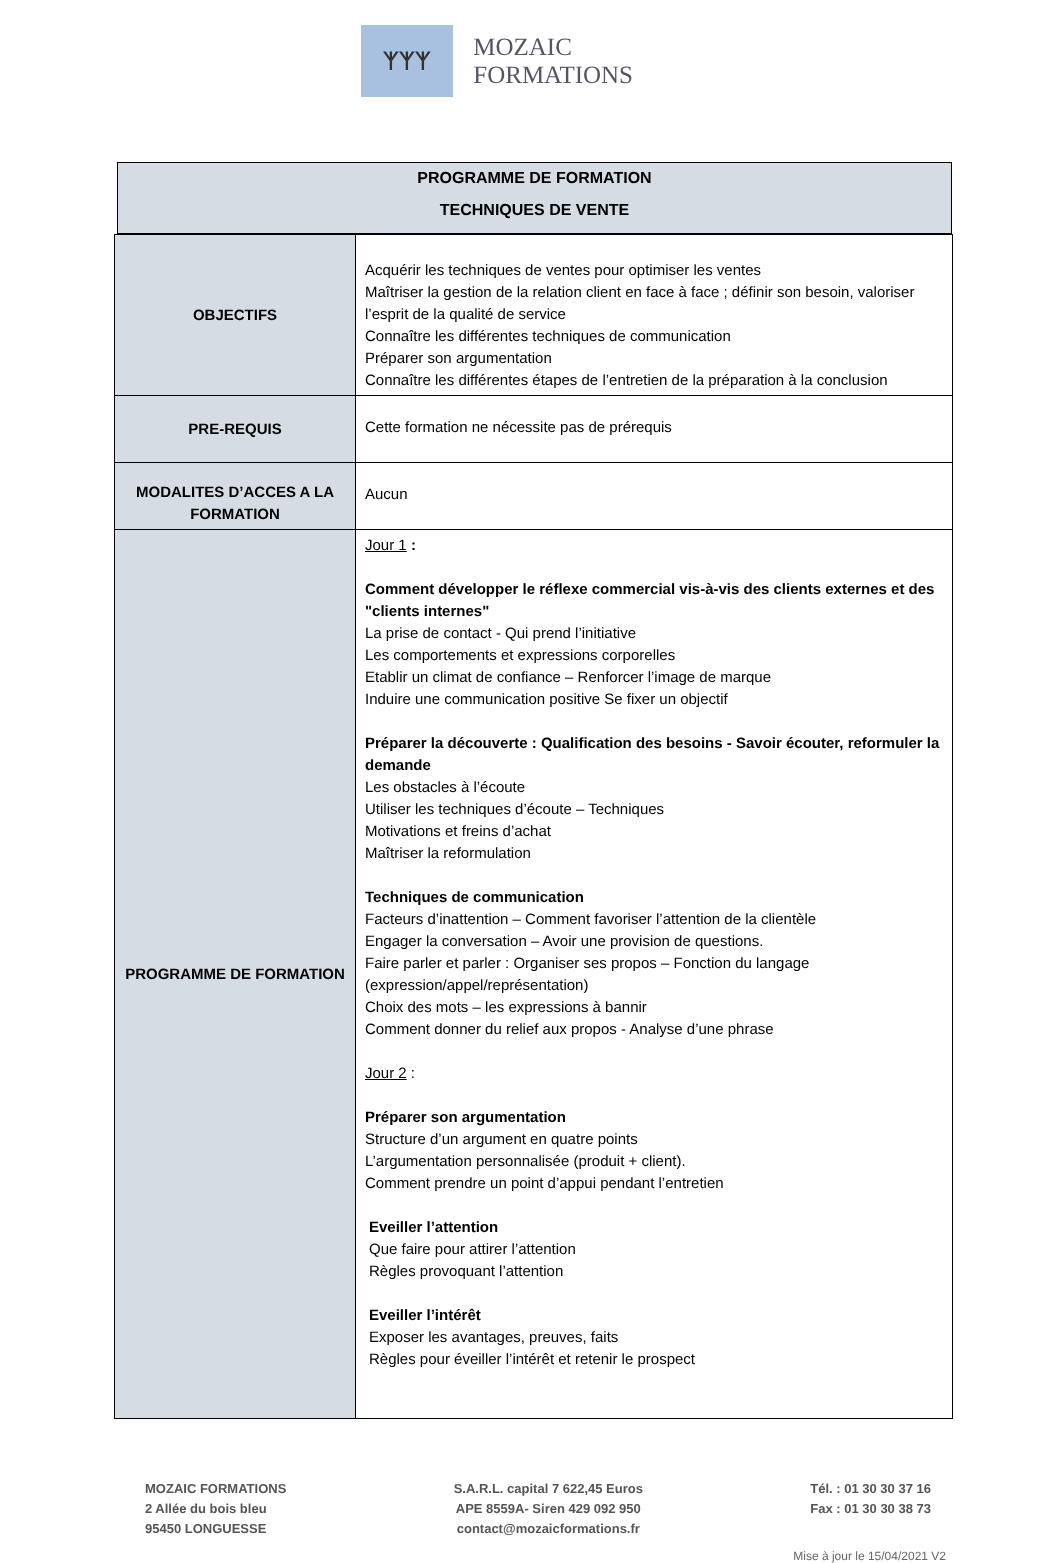ᛉᛉᛉ
MOZAIC FORMATIONS
PROGRAMME DE FORMATION
TECHNIQUES DE VENTE
| OBJECTIFS | Acquérir les techniques de ventes pour optimiser les ventes Maîtriser la gestion de la relation client en face à face ; définir son besoin, valoriser l’esprit de la qualité de service Connaître les différentes techniques de communication Préparer son argumentation Connaître les différentes étapes de l’entretien de la préparation à la conclusion |
| PRE-REQUIS | Cette formation ne nécessite pas de prérequis |
| MODALITES D’ACCES A LA FORMATION | Aucun |
| PROGRAMME DE FORMATION | Jour 1 : Comment développer le réflexe commercial vis-à-vis des clients externes et des "clients internes" La prise de contact - Qui prend l’initiative Les comportements et expressions corporelles Etablir un climat de confiance – Renforcer l’image de marque Induire une communication positive Se fixer un objectif Préparer la découverte : Qualification des besoins - Savoir écouter, reformuler la demande Les obstacles à l’écoute Utiliser les techniques d’écoute – Techniques Motivations et freins d’achat Maîtriser la reformulation Techniques de communication Facteurs d’inattention – Comment favoriser l’attention de la clientèle Engager la conversation – Avoir une provision de questions. Faire parler et parler : Organiser ses propos – Fonction du langage (expression/appel/représentation) Choix des mots – les expressions à bannir Comment donner du relief aux propos - Analyse d’une phrase Jour 2 : Préparer son argumentation Structure d’un argument en quatre points L’argumentation personnalisée (produit + client). Comment prendre un point d’appui pendant l’entretien Eveiller l’attention Que faire pour attirer l’attention Règles provoquant l’attention Eveiller l’intérêt Exposer les avantages, preuves, faits Règles pour éveiller l’intérêt et retenir le prospect |
MOZAIC FORMATIONS
2 Allée du bois bleu
95450 LONGUESSE
S.A.R.L. capital 7 622,45 Euros
APE 8559A- Siren 429 092 950
contact@mozaicformations.fr
Tél. : 01 30 30 37 16
Fax : 01 30 30 38 73
Mise à jour le 15/04/2021 V2